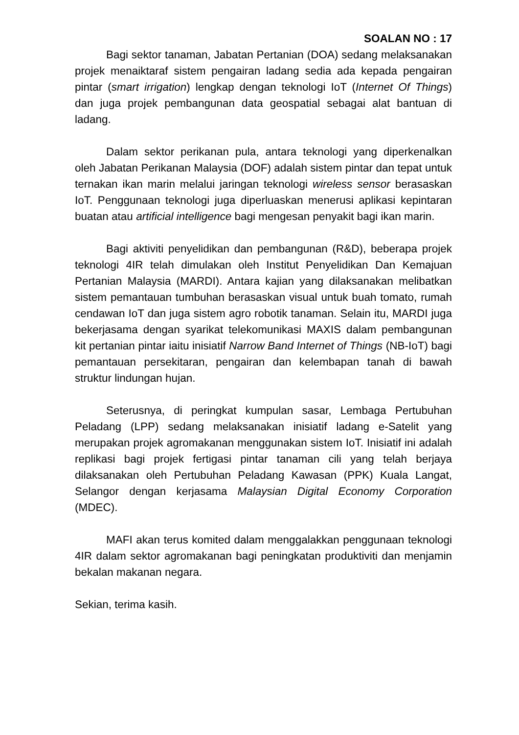SOALAN NO : 17
Bagi sektor tanaman, Jabatan Pertanian (DOA) sedang melaksanakan projek menaiktaraf sistem pengairan ladang sedia ada kepada pengairan pintar (smart irrigation) lengkap dengan teknologi IoT (Internet Of Things) dan juga projek pembangunan data geospatial sebagai alat bantuan di ladang.
Dalam sektor perikanan pula, antara teknologi yang diperkenalkan oleh Jabatan Perikanan Malaysia (DOF) adalah sistem pintar dan tepat untuk ternakan ikan marin melalui jaringan teknologi wireless sensor berasaskan IoT. Penggunaan teknologi juga diperluaskan menerusi aplikasi kepintaran buatan atau artificial intelligence bagi mengesan penyakit bagi ikan marin.
Bagi aktiviti penyelidikan dan pembangunan (R&D), beberapa projek teknologi 4IR telah dimulakan oleh Institut Penyelidikan Dan Kemajuan Pertanian Malaysia (MARDI). Antara kajian yang dilaksanakan melibatkan sistem pemantauan tumbuhan berasaskan visual untuk buah tomato, rumah cendawan IoT dan juga sistem agro robotik tanaman. Selain itu, MARDI juga bekerjasama dengan syarikat telekomunikasi MAXIS dalam pembangunan kit pertanian pintar iaitu inisiatif Narrow Band Internet of Things (NB-IoT) bagi pemantauan persekitaran, pengairan dan kelembapan tanah di bawah struktur lindungan hujan.
Seterusnya, di peringkat kumpulan sasar, Lembaga Pertubuhan Peladang (LPP) sedang melaksanakan inisiatif ladang e-Satelit yang merupakan projek agromakanan menggunakan sistem IoT. Inisiatif ini adalah replikasi bagi projek fertigasi pintar tanaman cili yang telah berjaya dilaksanakan oleh Pertubuhan Peladang Kawasan (PPK) Kuala Langat, Selangor dengan kerjasama Malaysian Digital Economy Corporation (MDEC).
MAFI akan terus komited dalam menggalakkan penggunaan teknologi 4IR dalam sektor agromakanan bagi peningkatan produktiviti dan menjamin bekalan makanan negara.
Sekian, terima kasih.